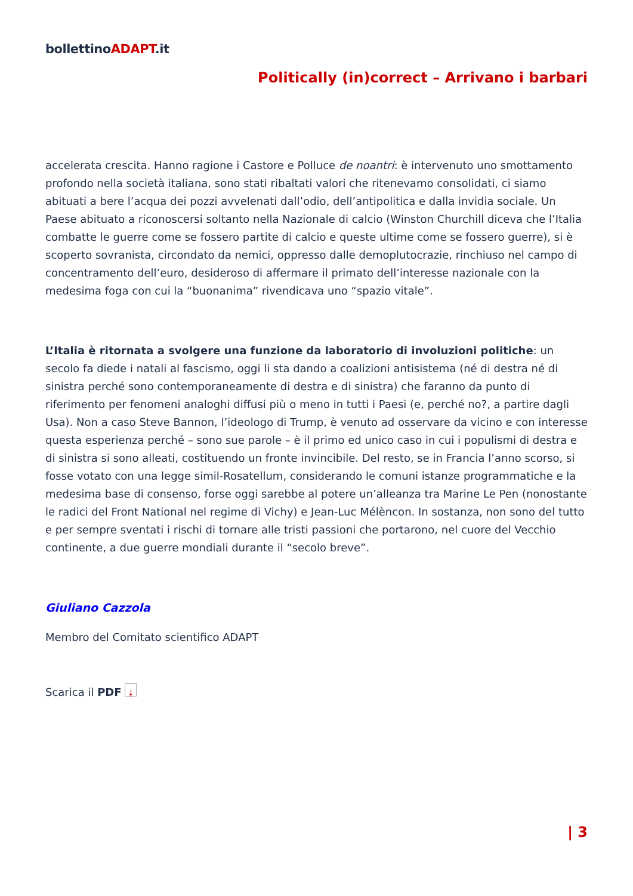bollettinoADAPT.it
Politically (in)correct – Arrivano i barbari
accelerata crescita. Hanno ragione i Castore e Polluce de noantri: è intervenuto uno smottamento profondo nella società italiana, sono stati ribaltati valori che ritenevamo consolidati, ci siamo abituati a bere l’acqua dei pozzi avvelenati dall’odio, dell’antipolitica e dalla invidia sociale. Un Paese abituato a riconoscersi soltanto nella Nazionale di calcio (Winston Churchill diceva che l’Italia combatte le guerre come se fossero partite di calcio e queste ultime come se fossero guerre), si è scoperto sovranista, circondato da nemici, oppresso dalle demoplutocrazie, rinchiuso nel campo di concentramento dell’euro, desideroso di affermare il primato dell’interesse nazionale con la medesima foga con cui la “buonanima” rivendicava uno “spazio vitale”.
L’Italia è ritornata a svolgere una funzione da laboratorio di involuzioni politiche: un secolo fa diede i natali al fascismo, oggi li sta dando a coalizioni antisistema (né di destra né di sinistra perché sono contemporaneamente di destra e di sinistra) che faranno da punto di riferimento per fenomeni analoghi diffusi più o meno in tutti i Paesi (e, perché no?, a partire dagli Usa). Non a caso Steve Bannon, l’ideologo di Trump, è venuto ad osservare da vicino e con interesse questa esperienza perché – sono sue parole – è il primo ed unico caso in cui i populismi di destra e di sinistra si sono alleati, costituendo un fronte invincibile. Del resto, se in Francia l’anno scorso, si fosse votato con una legge simil-Rosatellum, considerando le comuni istanze programmatiche e la medesima base di consenso, forse oggi sarebbe al potere un’alleanza tra Marine Le Pen (nonostante le radici del Front National nel regime di Vichy) e Jean-Luc Mélèncon. In sostanza, non sono del tutto e per sempre sventati i rischi di tornare alle tristi passioni che portarono, nel cuore del Vecchio continente, a due guerre mondiali durante il “secolo breve”.
Giuliano Cazzola
Membro del Comitato scientifico ADAPT
Scarica il PDF ⤓
| 3